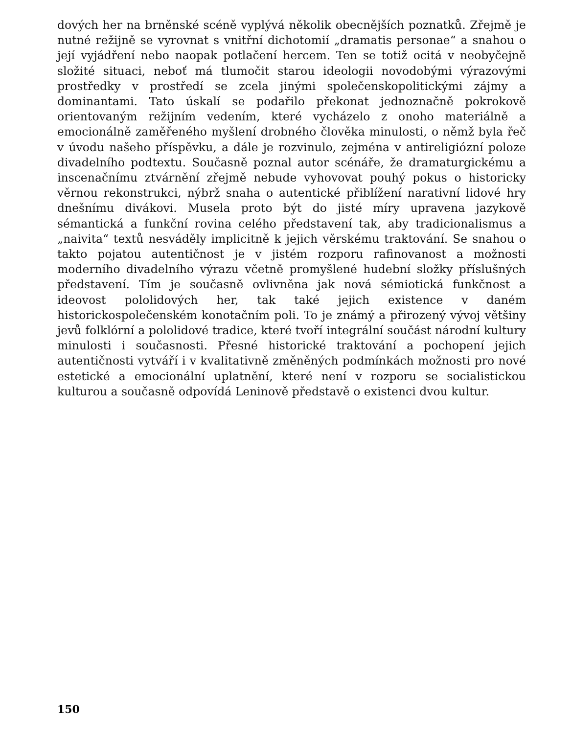dových her na brněnské scéně vyplývá několik obecnějších poznatků. Zřejmě je nutné režijně se vyrovnat s vnitřní dichotomií „dramatis personae“ a snahou o její vyjádření nebo naopak potlačení hercem. Ten se totiž ocitá v neobyčejně složité situaci, neboť má tlumočit starou ideologii novodobými výrazovými prostředky v prostředí se zcela jinými společenskopolitickými zájmy a dominantami. Tato úskalí se podařilo překonat jednoznačně pokrokově orientovaným režijním vedením, které vycházelo z onoho materiálně a emocionálně zaměřeného myšlení drobného člověka minulosti, o němž byla řeč v úvodu našeho příspěvku, a dále je rozvinulo, zejména v antireligiózní poloze divadelního podtextu. Současně poznal autor scénáře, že dramaturgickému a inscenačnímu ztvárnění zřejmě nebude vyhovovat pouhý pokus o historicky věrnou rekonstrukci, nýbrž snaha o autentické přiblížení narativní lidové hry dnešnímu divákovi. Musela proto být do jisté míry upravena jazykově sémantická a funkční rovina celého představení tak, aby tradicionalismus a „naivita“ textů nesváděly implicitně k jejich věrskému traktování. Se snahou o takto pojatou autentičnost je v jistém rozporu rafinovanost a možnosti moderního divadelního výrazu včetně promyšlené hudební složky příslušných představení. Tím je současně ovlivněna jak nová sémiotická funkčnost a ideovost pololidových her, tak také jejich existence v daném historickospolečenském konotačním poli. To je známý a přirozený vývoj většiny jevů folklórní a pololidové tradice, které tvoří integrální součást národní kultury minulosti i současnosti. Přesné historické traktování a pochopení jejich autentičnosti vytváří i v kvalitativně změněných podmínkách možnosti pro nové estetické a emocionální uplatnění, které není v rozporu se socialistickou kulturou a současně odpovídá Leninově představě o existenci dvou kultur.
150